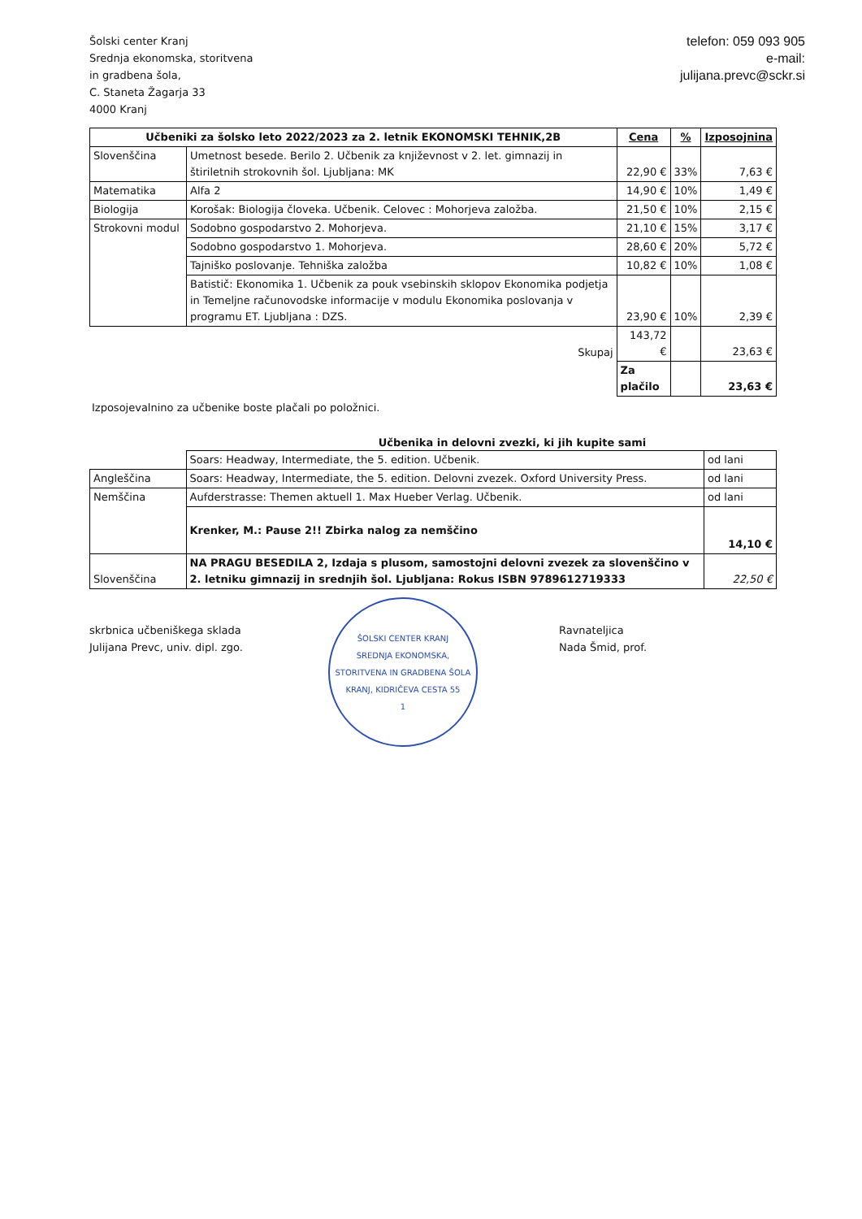Šolski center Kranj
Srednja ekonomska, storitvena
in gradbena šola,
C. Staneta Žagarja 33
4000 Kranj
telefon: 059 093 905
e-mail:
julijana.prevc@sckr.si
| Učbeniki za šolsko leto 2022/2023 za 2. letnik EKONOMSKI TEHNIK,2B | | Cena | % | Izposojnina |
| --- | --- | --- | --- | --- |
| Slovenščina | Umetnost besede. Berilo 2. Učbenik za književnost v 2. let. gimnazij in štiriletnih strokovnih šol. Ljubljana: MK | 22,90 € | 33% | 7,63 € |
| Matematika | Alfa 2 | 14,90 € | 10% | 1,49 € |
| Biologija | Korošak: Biologija človeka. Učbenik. Celovec : Mohorjeva založba. | 21,50 € | 10% | 2,15 € |
| Strokovni modul | Sodobno gospodarstvo 2. Mohorjeva. | 21,10 € | 15% | 3,17 € |
| | Sodobno gospodarstvo 1. Mohorjeva. | 28,60 € | 20% | 5,72 € |
| | Tajniško poslovanje. Tehniška založba | 10,82 € | 10% | 1,08 € |
| | Batistič: Ekonomika 1. Učbenik za pouk vsebinskih sklopov Ekonomika podjetja in Temeljne računovodske informacije v modulu Ekonomika poslovanja v programu ET. Ljubljana : DZS. | 23,90 € | 10% | 2,39 € |
| | Skupaj | 143,72 € | | 23,63 € |
| | | Za plačilo | | 23,63 € |
Izposojevalnino za učbenike boste plačali po položnici.
Učbenika in delovni zvezki, ki jih kupite sami
| | Soars: Headway, Intermediate, the 5. edition. Učbenik. | od lani |
| Angleščina | Soars: Headway, Intermediate, the 5. edition. Delovni zvezek. Oxford University Press. | od lani |
| Nemščina | Aufderstrasse: Themen aktuell 1. Max Hueber Verlag. Učbenik. | od lani |
| | Krenker, M.: Pause 2!! Zbirka nalog za nemščino | 14,10 € |
| Slovenščina | NA PRAGU BESEDILA 2, Izdaja s plusom, samostojni delovni zvezek za slovenščino v 2. letniku gimnazij in srednjih šol. Ljubljana: Rokus ISBN 9789612719333 | 22,50 € |
skrbnica učbeniškega sklada
Julijana Prevc, univ. dipl. zgo.
ŠOLSKI CENTER KRANJ
SREDNJA EKONOMSKA, STORITVENA IN GRADBENA ŠOLA
KRANJ, KIDRIČEVA CESTA 55
1
Ravnateljica
Nada Šmid, prof.